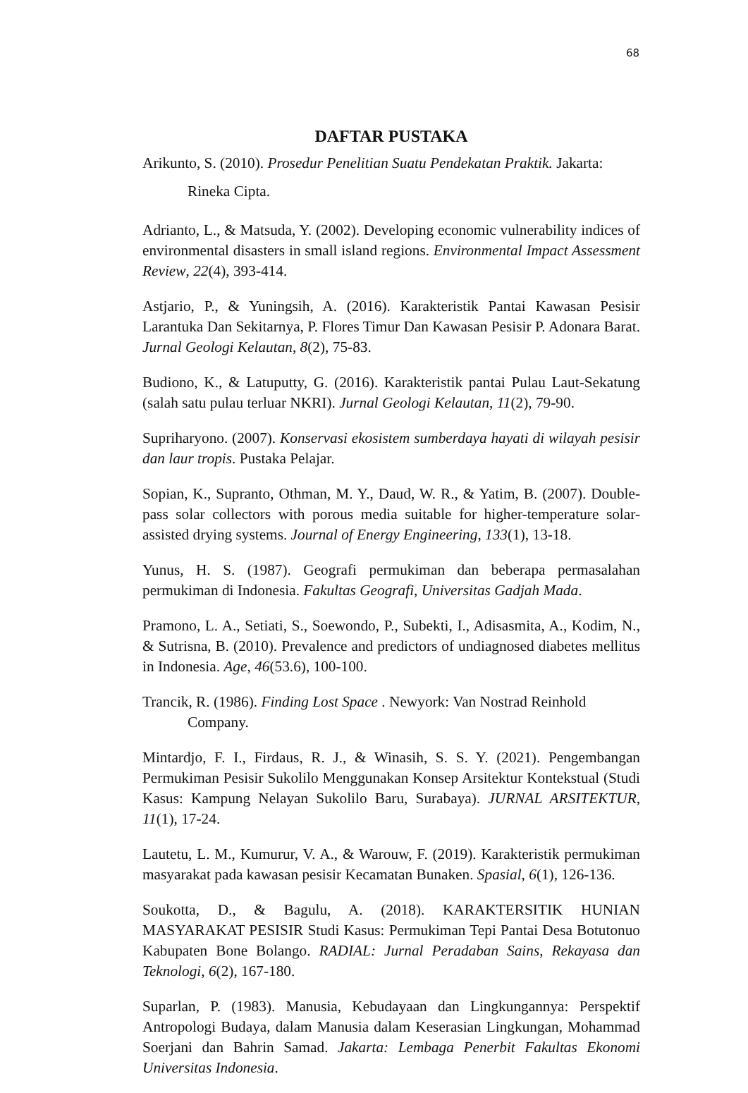68
DAFTAR PUSTAKA
Arikunto, S. (2010). Prosedur Penelitian Suatu Pendekatan Praktik. Jakarta: Rineka Cipta.
Adrianto, L., & Matsuda, Y. (2002). Developing economic vulnerability indices of environmental disasters in small island regions. Environmental Impact Assessment Review, 22(4), 393-414.
Astjario, P., & Yuningsih, A. (2016). Karakteristik Pantai Kawasan Pesisir Larantuka Dan Sekitarnya, P. Flores Timur Dan Kawasan Pesisir P. Adonara Barat. Jurnal Geologi Kelautan, 8(2), 75-83.
Budiono, K., & Latuputty, G. (2016). Karakteristik pantai Pulau Laut-Sekatung (salah satu pulau terluar NKRI). Jurnal Geologi Kelautan, 11(2), 79-90.
Supriharyono. (2007). Konservasi ekosistem sumberdaya hayati di wilayah pesisir dan laur tropis. Pustaka Pelajar.
Sopian, K., Supranto, Othman, M. Y., Daud, W. R., & Yatim, B. (2007). Double-pass solar collectors with porous media suitable for higher-temperature solar-assisted drying systems. Journal of Energy Engineering, 133(1), 13-18.
Yunus, H. S. (1987). Geografi permukiman dan beberapa permasalahan permukiman di Indonesia. Fakultas Geografi, Universitas Gadjah Mada.
Pramono, L. A., Setiati, S., Soewondo, P., Subekti, I., Adisasmita, A., Kodim, N., & Sutrisna, B. (2010). Prevalence and predictors of undiagnosed diabetes mellitus in Indonesia. Age, 46(53.6), 100-100.
Trancik, R. (1986). Finding Lost Space . Newyork: Van Nostrad Reinhold Company.
Mintardjo, F. I., Firdaus, R. J., & Winasih, S. S. Y. (2021). Pengembangan Permukiman Pesisir Sukolilo Menggunakan Konsep Arsitektur Kontekstual (Studi Kasus: Kampung Nelayan Sukolilo Baru, Surabaya). JURNAL ARSITEKTUR, 11(1), 17-24.
Lautetu, L. M., Kumurur, V. A., & Warouw, F. (2019). Karakteristik permukiman masyarakat pada kawasan pesisir Kecamatan Bunaken. Spasial, 6(1), 126-136.
Soukotta, D., & Bagulu, A. (2018). KARAKTERSITIK HUNIAN MASYARAKAT PESISIR Studi Kasus: Permukiman Tepi Pantai Desa Botutonuo Kabupaten Bone Bolango. RADIAL: Jurnal Peradaban Sains, Rekayasa dan Teknologi, 6(2), 167-180.
Suparlan, P. (1983). Manusia, Kebudayaan dan Lingkungannya: Perspektif Antropologi Budaya, dalam Manusia dalam Keserasian Lingkungan, Mohammad Soerjani dan Bahrin Samad. Jakarta: Lembaga Penerbit Fakultas Ekonomi Universitas Indonesia.